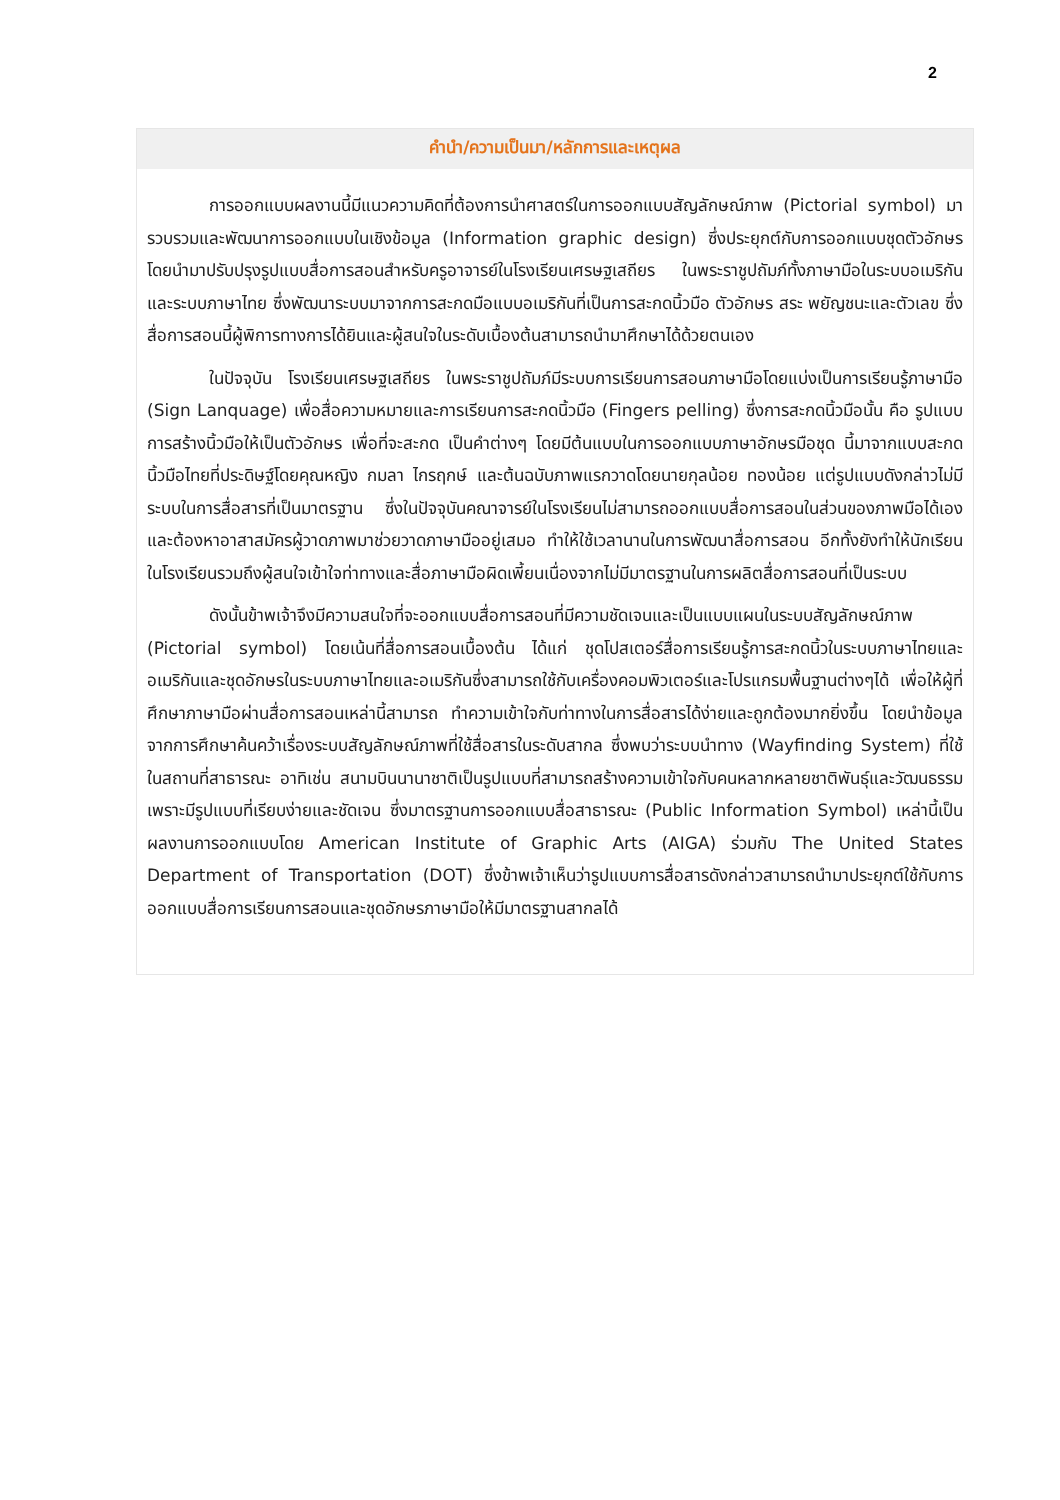2
คำนำ/ความเป็นมา/หลักการและเหตุผล
การออกแบบผลงานนี้มีแนวความคิดที่ต้องการนำศาสตร์ในการออกแบบสัญลักษณ์ภาพ (Pictorial symbol) มารวบรวมและพัฒนาการออกแบบในเชิงข้อมูล (Information graphic design) ซึ่งประยุกต์กับการออกแบบชุดตัวอักษร โดยนำมาปรับปรุงรูปแบบสื่อการสอนสำหรับครูอาจารย์ในโรงเรียนเศรษฐเสถียร ในพระราชูปถัมภ์ทั้งภาษามือในระบบอเมริกันและระบบภาษาไทย ซึ่งพัฒนาระบบมาจากการสะกดมือแบบอเมริกันที่เป็นการสะกดนิ้วมือ ตัวอักษร สระ พยัญชนะและตัวเลข ซึ่งสื่อการสอนนี้ผู้พิการทางการได้ยินและผู้สนใจในระดับเบื้องต้นสามารถนำมาศึกษาได้ด้วยตนเอง
ในปัจจุบัน โรงเรียนเศรษฐเสถียร ในพระราชูปถัมภ์มีระบบการเรียนการสอนภาษามือโดยแบ่งเป็นการเรียนรู้ภาษามือ (Sign Lanquage) เพื่อสื่อความหมายและการเรียนการสะกดนิ้วมือ (Fingers pelling) ซึ่งการสะกดนิ้วมือนั้น คือ รูปแบบการสร้างนิ้วมือให้เป็นตัวอักษร เพื่อที่จะสะกด เป็นคำต่างๆ โดยมีต้นแบบในการออกแบบภาษาอักษรมือชุด นี้มาจากแบบสะกดนิ้วมือไทยที่ประดิษฐ์โดยคุณหญิง กมลา ไกรฤกษ์ และต้นฉบับภาพแรกวาดโดยนายกุลน้อย ทองน้อย แต่รูปแบบดังกล่าวไม่มีระบบในการสื่อสารที่เป็นมาตรฐาน ซึ่งในปัจจุบันคณาจารย์ในโรงเรียนไม่สามารถออกแบบสื่อการสอนในส่วนของภาพมือได้เอง และต้องหาอาสาสมัครผู้วาดภาพมาช่วยวาดภาษามืออยู่เสมอ ทำให้ใช้เวลานานในการพัฒนาสื่อการสอน อีกทั้งยังทำให้นักเรียนในโรงเรียนรวมถึงผู้สนใจเข้าใจท่าทางและสื่อภาษามือผิดเพี้ยนเนื่องจากไม่มีมาตรฐานในการผลิตสื่อการสอนที่เป็นระบบ
ดังนั้นข้าพเจ้าจึงมีความสนใจที่จะออกแบบสื่อการสอนที่มีความชัดเจนและเป็นแบบแผนในระบบสัญลักษณ์ภาพ (Pictorial symbol) โดยเน้นที่สื่อการสอนเบื้องต้น ได้แก่ ชุดโปสเตอร์สื่อการเรียนรู้การสะกดนิ้วในระบบภาษาไทยและอเมริกันและชุดอักษรในระบบภาษาไทยและอเมริกันซึ่งสามารถใช้กับเครื่องคอมพิวเตอร์และโปรแกรมพื้นฐานต่างๆได้ เพื่อให้ผู้ที่ศึกษาภาษามือผ่านสื่อการสอนเหล่านี้สามารถ ทำความเข้าใจกับท่าทางในการสื่อสารได้ง่ายและถูกต้องมากยิ่งขึ้น โดยนำข้อมูลจากการศึกษาค้นคว้าเรื่องระบบสัญลักษณ์ภาพที่ใช้สื่อสารในระดับสากล ซึ่งพบว่าระบบนำทาง (Wayfinding System) ที่ใช้ในสถานที่สาธารณะ อาทิเช่น สนามบินนานาชาติเป็นรูปแบบที่สามารถสร้างความเข้าใจกับคนหลากหลายชาติพันธุ์และวัฒนธรรม เพราะมีรูปแบบที่เรียบง่ายและชัดเจน ซึ่งมาตรฐานการออกแบบสื่อสาธารณะ (Public Information Symbol) เหล่านี้เป็นผลงานการออกแบบโดย American Institute of Graphic Arts (AIGA) ร่วมกับ The United States Department of Transportation (DOT) ซึ่งข้าพเจ้าเห็นว่ารูปแบบการสื่อสารดังกล่าวสามารถนำมาประยุกต์ใช้กับการออกแบบสื่อการเรียนการสอนและชุดอักษรภาษามือให้มีมาตรฐานสากลได้